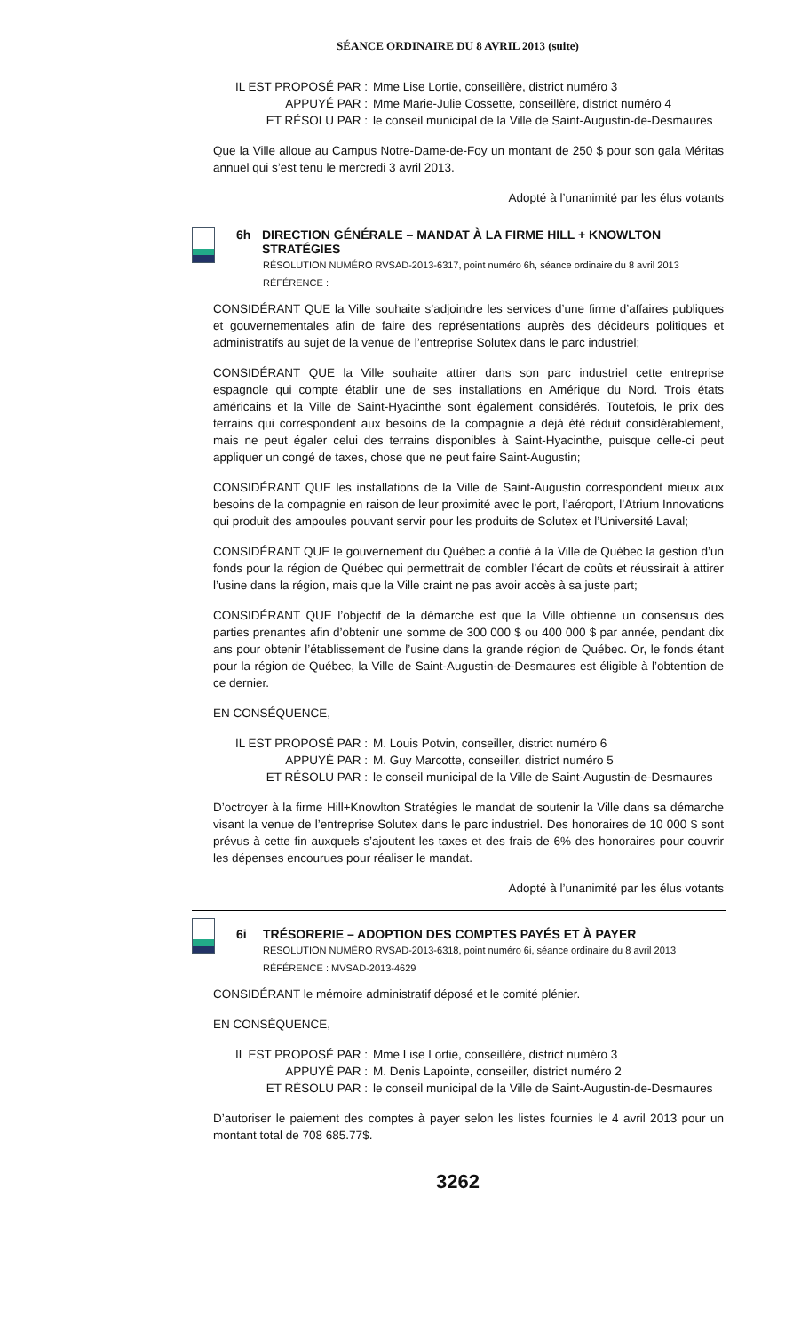SÉANCE ORDINAIRE DU 8 AVRIL 2013 (suite)
IL EST PROPOSÉ PAR :
Mme Lise Lortie, conseillère, district numéro 3
APPUYÉ PAR :
Mme Marie-Julie Cossette, conseillère, district numéro 4
ET RÉSOLU PAR :
le conseil municipal de la Ville de Saint-Augustin-de-Desmaures
Que la Ville alloue au Campus Notre-Dame-de-Foy un montant de 250 $ pour son gala Méritas annuel qui s’est tenu le mercredi 3 avril 2013.
Adopté à l’unanimité par les élus votants
6h DIRECTION GÉNÉRALE – MANDAT À LA FIRME HILL + KNOWLTON STRATÉGIES
RÉSOLUTION NUMÉRO RVSAD-2013-6317, point numéro 6h, séance ordinaire du 8 avril 2013
RÉFÉRENCE :
CONSIDÉRANT QUE la Ville souhaite s’adjoindre les services d’une firme d’affaires publiques et gouvernementales afin de faire des représentations auprès des décideurs politiques et administratifs au sujet de la venue de l’entreprise Solutex dans le parc industriel;
CONSIDÉRANT QUE la Ville souhaite attirer dans son parc industriel cette entreprise espagnole qui compte établir une de ses installations en Amérique du Nord. Trois états américains et la Ville de Saint-Hyacinthe sont également considérés. Toutefois, le prix des terrains qui correspondent aux besoins de la compagnie a déjà été réduit considérablement, mais ne peut égaler celui des terrains disponibles à Saint-Hyacinthe, puisque celle-ci peut appliquer un congé de taxes, chose que ne peut faire Saint-Augustin;
CONSIDÉRANT QUE les installations de la Ville de Saint-Augustin correspondent mieux aux besoins de la compagnie en raison de leur proximité avec le port, l’aéroport, l’Atrium Innovations qui produit des ampoules pouvant servir pour les produits de Solutex et l’Université Laval;
CONSIDÉRANT QUE le gouvernement du Québec a confié à la Ville de Québec la gestion d’un fonds pour la région de Québec qui permettrait de combler l’écart de coûts et réussirait à attirer l’usine dans la région, mais que la Ville craint ne pas avoir accès à sa juste part;
CONSIDÉRANT QUE l’objectif de la démarche est que la Ville obtienne un consensus des parties prenantes afin d’obtenir une somme de 300 000 $ ou 400 000 $ par année, pendant dix ans pour obtenir l’établissement de l’usine dans la grande région de Québec. Or, le fonds étant pour la région de Québec, la Ville de Saint-Augustin-de-Desmaures est éligible à l’obtention de ce dernier.
EN CONSÉQUENCE,
IL EST PROPOSÉ PAR :
M. Louis Potvin, conseiller, district numéro 6
APPUYÉ PAR :
M. Guy Marcotte, conseiller, district numéro 5
ET RÉSOLU PAR :
le conseil municipal de la Ville de Saint-Augustin-de-Desmaures
D’octroyer à la firme Hill+Knowlton Stratégies le mandat de soutenir la Ville dans sa démarche visant la venue de l’entreprise Solutex dans le parc industriel. Des honoraires de 10 000 $ sont prévus à cette fin auxquels s’ajoutent les taxes et des frais de 6% des honoraires pour couvrir les dépenses encourues pour réaliser le mandat.
Adopté à l’unanimité par les élus votants
6i TRÉSORERIE – ADOPTION DES COMPTES PAYÉS ET À PAYER
RÉSOLUTION NUMÉRO RVSAD-2013-6318, point numéro 6i, séance ordinaire du 8 avril 2013
RÉFÉRENCE : MVSAD-2013-4629
CONSIDÉRANT le mémoire administratif déposé et le comité plénier.
EN CONSÉQUENCE,
IL EST PROPOSÉ PAR :
Mme Lise Lortie, conseillère, district numéro 3
APPUYÉ PAR :
M. Denis Lapointe, conseiller, district numéro 2
ET RÉSOLU PAR :
le conseil municipal de la Ville de Saint-Augustin-de-Desmaures
D’autoriser le paiement des comptes à payer selon les listes fournies le 4 avril 2013 pour un montant total de 708 685.77$.
3262